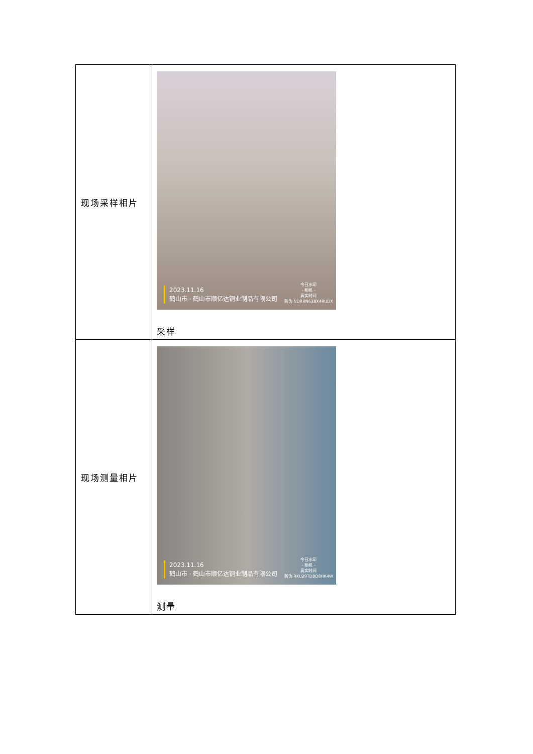| 现场采样相片 | 2023.11.16 鹤山市 · 鹤山市顺亿达铜业制品有限公司 今日水印 - 相机 - 真实时间 防伪 NDRRN63BX4RUDX 采样 |
| 现场测量相片 | 2023.11.16 鹤山市 · 鹤山市顺亿达铜业制品有限公司 今日水印 - 相机 - 真实时间 防伪 RKU29TDBD8HK4W 测量 |